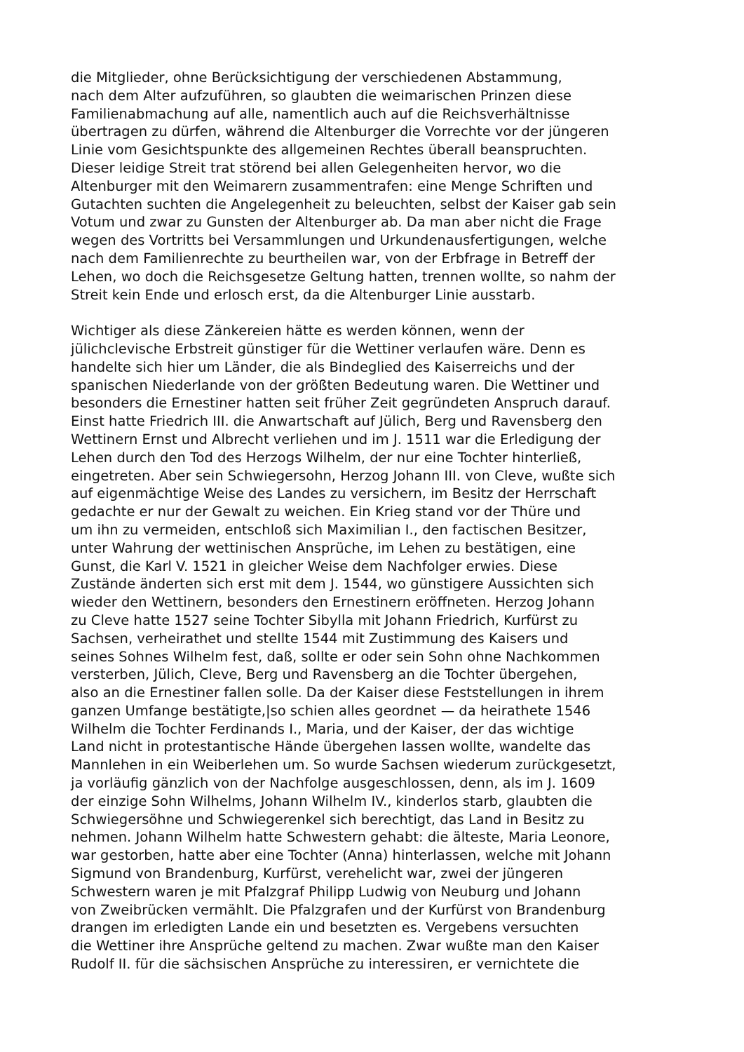die Mitglieder, ohne Berücksichtigung der verschiedenen Abstammung,
nach dem Alter aufzuführen, so glaubten die weimarischen Prinzen diese
Familienabmachung auf alle, namentlich auch auf die Reichsverhältnisse
übertragen zu dürfen, während die Altenburger die Vorrechte vor der jüngeren
Linie vom Gesichtspunkte des allgemeinen Rechtes überall beanspruchten.
Dieser leidige Streit trat störend bei allen Gelegenheiten hervor, wo die
Altenburger mit den Weimarern zusammentrafen: eine Menge Schriften und
Gutachten suchten die Angelegenheit zu beleuchten, selbst der Kaiser gab sein
Votum und zwar zu Gunsten der Altenburger ab. Da man aber nicht die Frage
wegen des Vortritts bei Versammlungen und Urkundenausfertigungen, welche
nach dem Familienrechte zu beurtheilen war, von der Erbfrage in Betreff der
Lehen, wo doch die Reichsgesetze Geltung hatten, trennen wollte, so nahm der
Streit kein Ende und erlosch erst, da die Altenburger Linie ausstarb.
Wichtiger als diese Zänkereien hätte es werden können, wenn der
jülichclevische Erbstreit günstiger für die Wettiner verlaufen wäre. Denn es
handelte sich hier um Länder, die als Bindeglied des Kaiserreichs und der
spanischen Niederlande von der größten Bedeutung waren. Die Wettiner und
besonders die Ernestiner hatten seit früher Zeit gegründeten Anspruch darauf.
Einst hatte Friedrich III. die Anwartschaft auf Jülich, Berg und Ravensberg den
Wettinern Ernst und Albrecht verliehen und im J. 1511 war die Erledigung der
Lehen durch den Tod des Herzogs Wilhelm, der nur eine Tochter hinterließ,
eingetreten. Aber sein Schwiegersohn, Herzog Johann III. von Cleve, wußte sich
auf eigenmächtige Weise des Landes zu versichern, im Besitz der Herrschaft
gedachte er nur der Gewalt zu weichen. Ein Krieg stand vor der Thüre und
um ihn zu vermeiden, entschloß sich Maximilian I., den factischen Besitzer,
unter Wahrung der wettinischen Ansprüche, im Lehen zu bestätigen, eine
Gunst, die Karl V. 1521 in gleicher Weise dem Nachfolger erwies. Diese
Zustände änderten sich erst mit dem J. 1544, wo günstigere Aussichten sich
wieder den Wettinern, besonders den Ernestinern eröffneten. Herzog Johann
zu Cleve hatte 1527 seine Tochter Sibylla mit Johann Friedrich, Kurfürst zu
Sachsen, verheirathet und stellte 1544 mit Zustimmung des Kaisers und
seines Sohnes Wilhelm fest, daß, sollte er oder sein Sohn ohne Nachkommen
versterben, Jülich, Cleve, Berg und Ravensberg an die Tochter übergehen,
also an die Ernestiner fallen solle. Da der Kaiser diese Feststellungen in ihrem
ganzen Umfange bestätigte,|so schien alles geordnet — da heirathete 1546
Wilhelm die Tochter Ferdinands I., Maria, und der Kaiser, der das wichtige
Land nicht in protestantische Hände übergehen lassen wollte, wandelte das
Mannlehen in ein Weiberlehen um. So wurde Sachsen wiederum zurückgesetzt,
ja vorläufig gänzlich von der Nachfolge ausgeschlossen, denn, als im J. 1609
der einzige Sohn Wilhelms, Johann Wilhelm IV., kinderlos starb, glaubten die
Schwiegersöhne und Schwiegerenkel sich berechtigt, das Land in Besitz zu
nehmen. Johann Wilhelm hatte Schwestern gehabt: die älteste, Maria Leonore,
war gestorben, hatte aber eine Tochter (Anna) hinterlassen, welche mit Johann
Sigmund von Brandenburg, Kurfürst, verehelicht war, zwei der jüngeren
Schwestern waren je mit Pfalzgraf Philipp Ludwig von Neuburg und Johann
von Zweibrücken vermählt. Die Pfalzgrafen und der Kurfürst von Brandenburg
drangen im erledigten Lande ein und besetzten es. Vergebens versuchten
die Wettiner ihre Ansprüche geltend zu machen. Zwar wußte man den Kaiser
Rudolf II. für die sächsischen Ansprüche zu interessiren, er vernichtete die